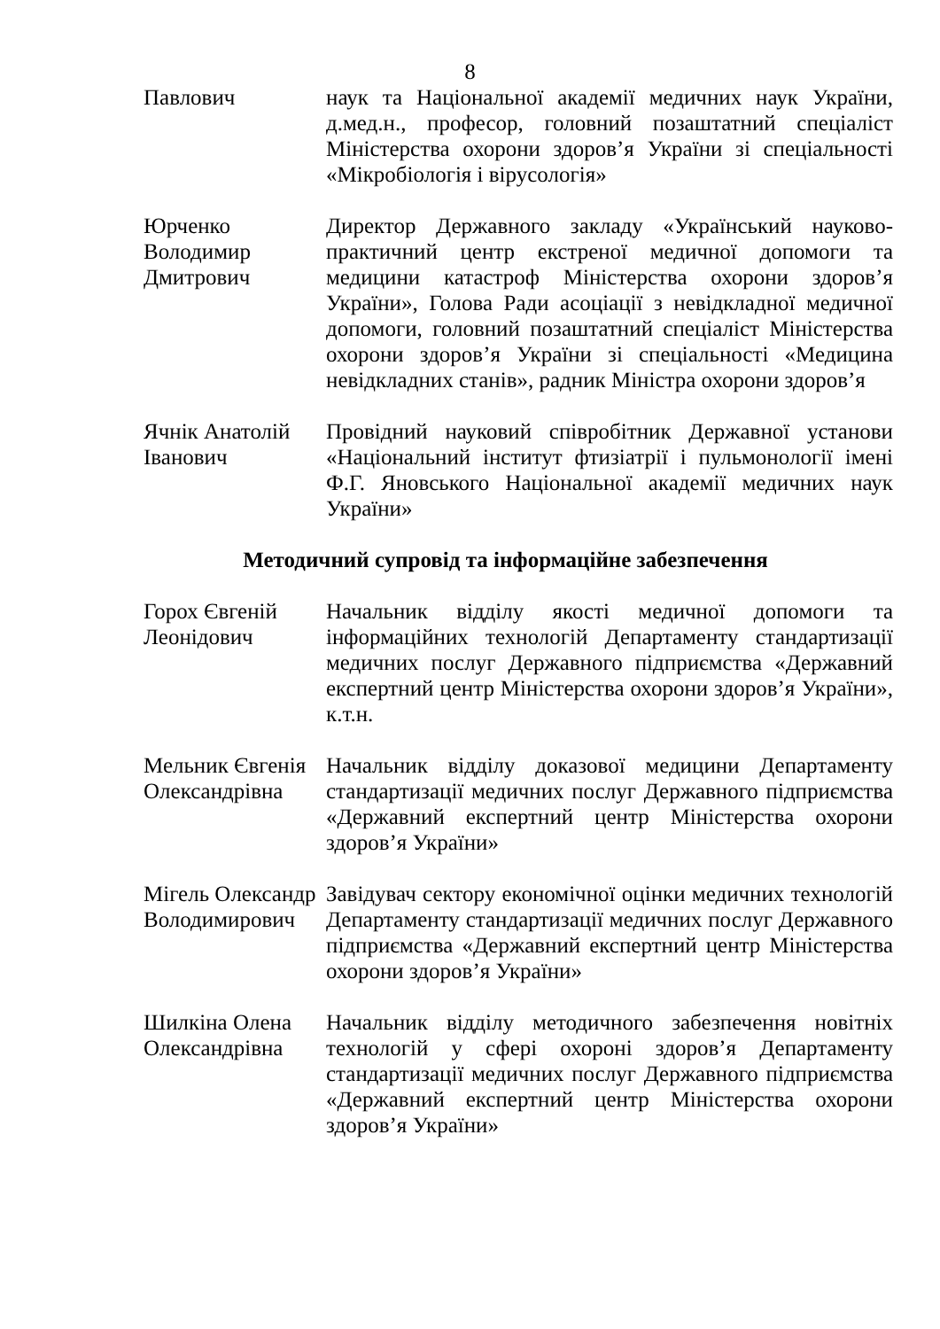8
Павлович наук та Національної академії медичних наук України, д.мед.н., професор, головний позаштатний спеціаліст Міністерства охорони здоров’я України зі спеціальності «Мікробіологія і вірусологія»
Юрченко Володимир Дмитрович
Директор Державного закладу «Український науково-практичний центр екстреної медичної допомоги та медицини катастроф Міністерства охорони здоров’я України», Голова Ради асоціації з невідкладної медичної допомоги, головний позаштатний спеціаліст Міністерства охорони здоров’я України зі спеціальності «Медицина невідкладних станів», радник Міністра охорони здоров’я
Ячнік Анатолій Іванович
Провідний науковий співробітник Державної установи «Національний інститут фтизіатрії і пульмонології імені Ф.Г. Яновського Національної академії медичних наук України»
Методичний супровід та інформаційне забезпечення
Горох Євгеній Леонідович
Начальник відділу якості медичної допомоги та інформаційних технологій Департаменту стандартизації медичних послуг Державного підприємства «Державний експертний центр Міністерства охорони здоров’я України», к.т.н.
Мельник Євгенія Олександрівна
Начальник відділу доказової медицини Департаменту стандартизації медичних послуг Державного підприємства «Державний експертний центр Міністерства охорони здоров’я України»
Мігель Олександр Володимирович
Завідувач сектору економічної оцінки медичних технологій Департаменту стандартизації медичних послуг Державного підприємства «Державний експертний центр Міністерства охорони здоров’я України»
Шилкіна Олена Олександрівна
Начальник відділу методичного забезпечення новітніх технологій у сфері охороні здоров’я Департаменту стандартизації медичних послуг Державного підприємства «Державний експертний центр Міністерства охорони здоров’я України»